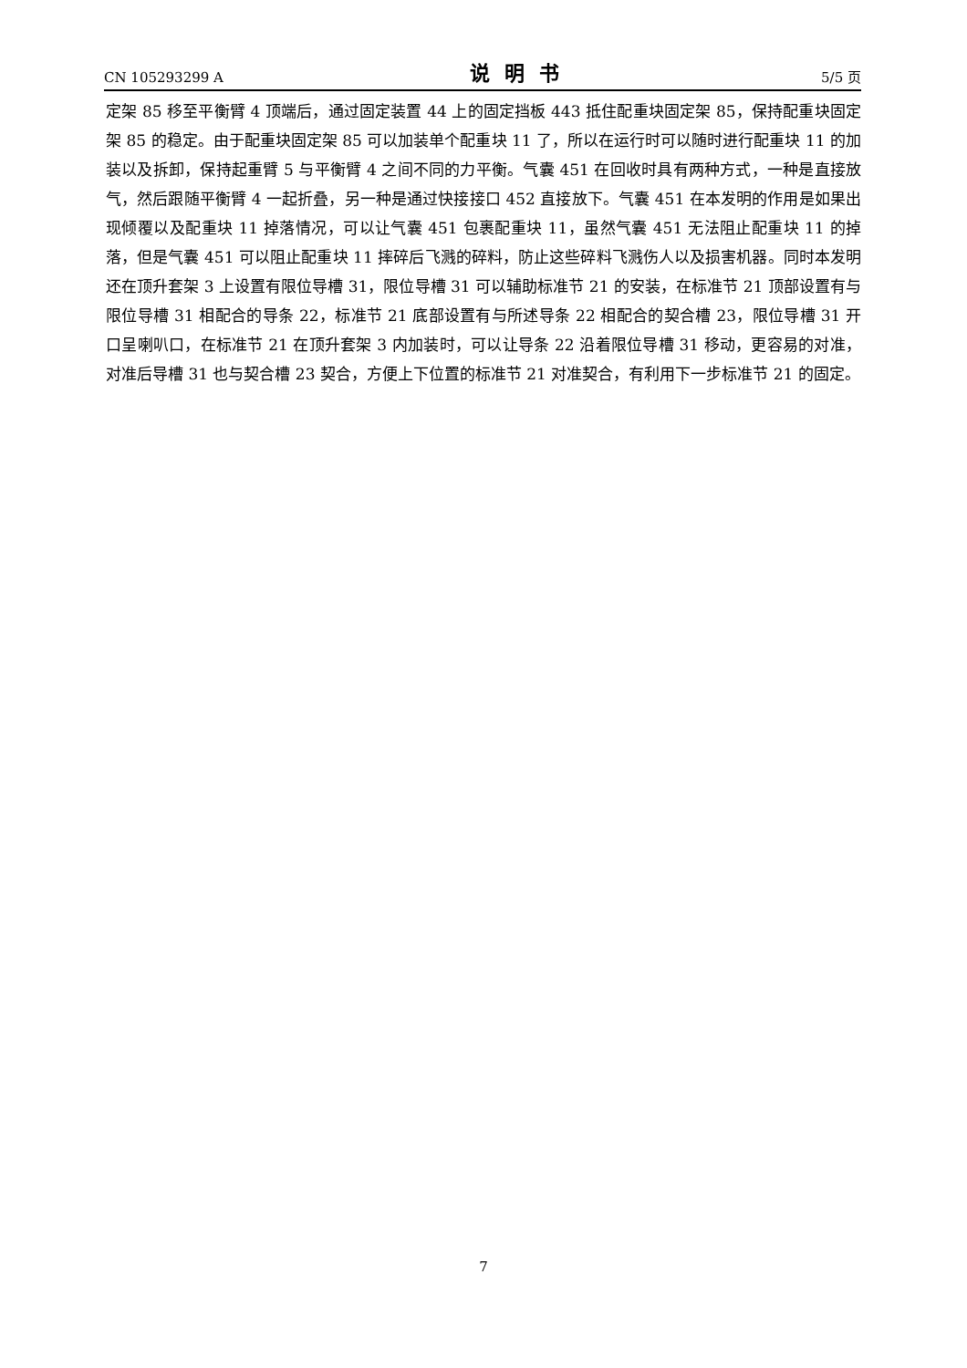CN 105293299 A 说明书 5/5 页
定架 85 移至平衡臂 4 顶端后，通过固定装置 44 上的固定挡板 443 抵住配重块固定架 85，保持配重块固定架 85 的稳定。由于配重块固定架 85 可以加装单个配重块 11 了，所以在运行时可以随时进行配重块 11 的加装以及拆卸，保持起重臂 5 与平衡臂 4 之间不同的力平衡。气囊 451 在回收时具有两种方式，一种是直接放气，然后跟随平衡臂 4 一起折叠，另一种是通过快接接口 452 直接放下。气囊 451 在本发明的作用是如果出现倾覆以及配重块 11 掉落情况，可以让气囊 451 包裹配重块 11，虽然气囊 451 无法阻止配重块 11 的掉落，但是气囊 451 可以阻止配重块 11 摔碎后飞溅的碎料，防止这些碎料飞溅伤人以及损害机器。同时本发明还在顶升套架 3 上设置有限位导槽 31，限位导槽 31 可以辅助标准节 21 的安装，在标准节 21 顶部设置有与限位导槽 31 相配合的导条 22，标准节 21 底部设置有与所述导条 22 相配合的契合槽 23，限位导槽 31 开口呈喇叭口，在标准节 21 在顶升套架 3 内加装时，可以让导条 22 沿着限位导槽 31 移动，更容易的对准，对准后导槽 31 也与契合槽 23 契合，方便上下位置的标准节 21 对准契合，有利用下一步标准节 21 的固定。
7